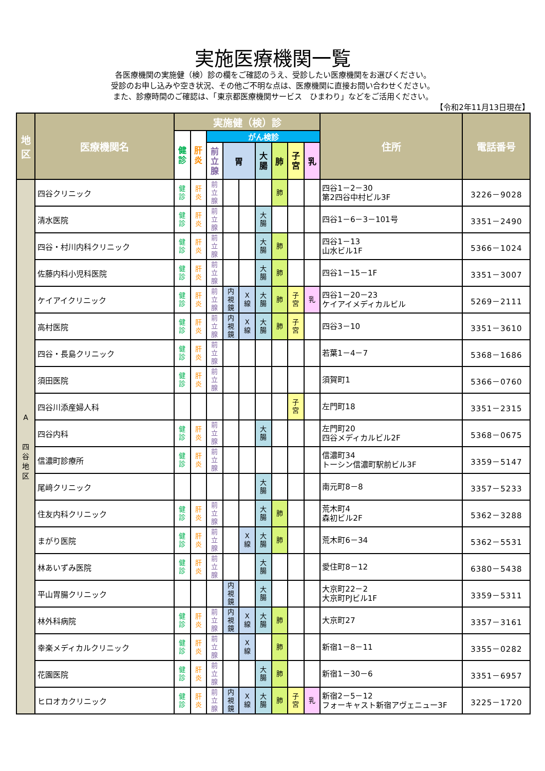実施医療機関一覧
各医療機関の実施健（検）診の欄をご確認のうえ、受診したい医療機関をお選びください。
受診のお申し込みや空き状況、その他ご不明な点は、医療機関に直接お問い合わせください。
また、診療時間のご確認は、「東京都医療機関サービス　ひまわり」などをご活用ください。
【令和2年11月13日現在】
| 地 区 | 医療機関名 | 実施健（検）診 | | | | | | | | | 住所 | 電話番号 |
| --- | --- | --- | --- | --- | --- | --- | --- | --- | --- | --- | --- | --- |
| | | 健 診 | 肝 炎 | がん検診 | | | | | | | | |
| | | | | 前 立 腺 | 胃 | | 大 腸 | 肺 | 子 宮 | 乳 | | |
| A 四 谷 地 区 | 四谷クリニック | 健 診 | 肝 炎 | 前 立 腺 | | | | 肺 | | | 四谷1－2－30 第2四谷中村ビル3F | 3226－9028 |
| | 清水医院 | 健 診 | 肝 炎 | 前 立 腺 | | | 大 腸 | | | | 四谷1－6－3－101号 | 3351－2490 |
| | 四谷・村川内科クリニック | 健 診 | 肝 炎 | 前 立 腺 | | | 大 腸 | 肺 | | | 四谷1－13 山水ビル1F | 5366－1024 |
| | 佐藤内科小児科医院 | 健 診 | 肝 炎 | 前 立 腺 | | | 大 腸 | 肺 | | | 四谷1－15－1F | 3351－3007 |
| | ケイアイクリニック | 健 診 | 肝 炎 | 前 立 腺 | 内 視 鏡 | X 線 | 大 腸 | 肺 | 子 宮 | 乳 | 四谷1－20－23 ケイアイメディカルビル | 5269－2111 |
| | 高村医院 | 健 診 | 肝 炎 | 前 立 腺 | 内 視 鏡 | X 線 | 大 腸 | 肺 | 子 宮 | | 四谷3－10 | 3351－3610 |
| | 四谷・長島クリニック | 健 診 | 肝 炎 | 前 立 腺 | | | | | | | 若葉1－4－7 | 5368－1686 |
| | 須田医院 | 健 診 | 肝 炎 | 前 立 腺 | | | | | | | 須賀町1 | 5366－0760 |
| | 四谷川添産婦人科 | | | | | | | | 子 宮 | | 左門町18 | 3351－2315 |
| | 四谷内科 | 健 診 | 肝 炎 | 前 立 腺 | | | 大 腸 | | | | 左門町20 四谷メディカルビル2F | 5368－0675 |
| | 信濃町診療所 | 健 診 | 肝 炎 | 前 立 腺 | | | | | | | 信濃町34 トーシン信濃町駅前ビル3F | 3359－5147 |
| | 尾﨑クリニック | | | | | | 大 腸 | | | | 南元町8－8 | 3357－5233 |
| | 住友内科クリニック | 健 診 | 肝 炎 | 前 立 腺 | | | 大 腸 | 肺 | | | 荒木町4 森初ビル2F | 5362－3288 |
| | まがり医院 | 健 診 | 肝 炎 | 前 立 腺 | | X 線 | 大 腸 | 肺 | | | 荒木町6－34 | 5362－5531 |
| | 林あいずみ医院 | 健 診 | 肝 炎 | 前 立 腺 | | | 大 腸 | | | | 愛住町8－12 | 6380－5438 |
| | 平山胃腸クリニック | | | | 内 視 鏡 | | 大 腸 | | | | 大京町22－2 大京町PJビル1F | 3359－5311 |
| | 林外科病院 | 健 診 | 肝 炎 | 前 立 腺 | 内 視 鏡 | X 線 | 大 腸 | 肺 | | | 大京町27 | 3357－3161 |
| | 幸楽メディカルクリニック | 健 診 | 肝 炎 | 前 立 腺 | | X 線 | | 肺 | | | 新宿1－8－11 | 3355－0282 |
| | 花園医院 | 健 診 | 肝 炎 | 前 立 腺 | | | 大 腸 | 肺 | | | 新宿1－30－6 | 3351－6957 |
| | ヒロオカクリニック | 健 診 | 肝 炎 | 前 立 腺 | 内 視 鏡 | X 線 | 大 腸 | 肺 | 子 宮 | 乳 | 新宿2－5－12 フォーキャスト新宿アヴェニュー3F | 3225－1720 |